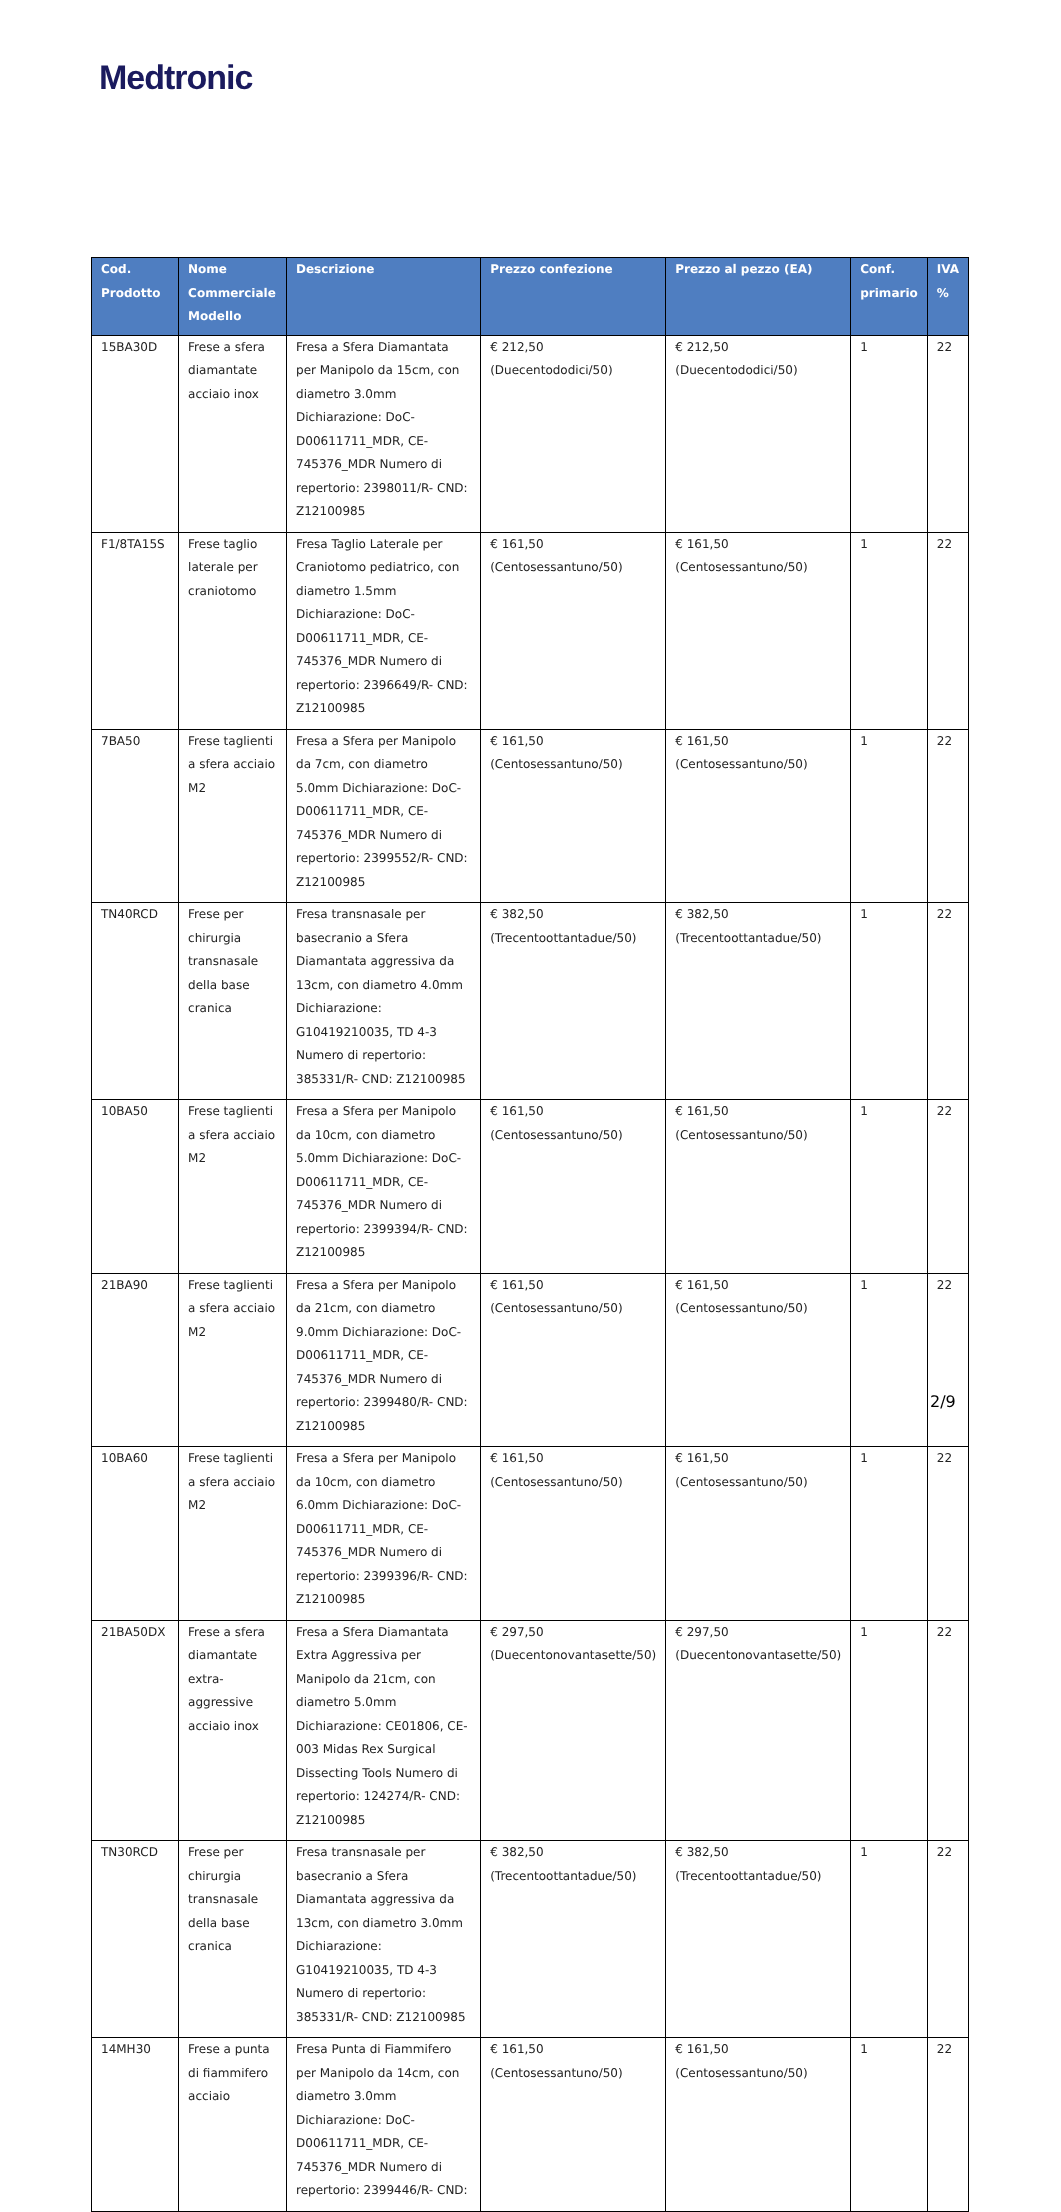Medtronic
| Cod. Prodotto | Nome Commerciale Modello | Descrizione | Prezzo confezione | Prezzo al pezzo (EA) | Conf. primario | IVA % |
| --- | --- | --- | --- | --- | --- | --- |
| 15BA30D | Frese a sfera diamantate acciaio inox | Fresa a Sfera Diamantata per Manipolo da 15cm, con diametro 3.0mm Dichiarazione: DoC-D00611711_MDR, CE-745376_MDR Numero di repertorio: 2398011/R- CND: Z12100985 | € 212,50 (Duecentododici/50) | € 212,50 (Duecentododici/50) | 1 | 22 |
| F1/8TA15S | Frese taglio laterale per craniotomo | Fresa Taglio Laterale per Craniotomo pediatrico, con diametro 1.5mm Dichiarazione: DoC-D00611711_MDR, CE-745376_MDR Numero di repertorio: 2396649/R- CND: Z12100985 | € 161,50 (Centosessantuno/50) | € 161,50 (Centosessantuno/50) | 1 | 22 |
| 7BA50 | Frese taglienti a sfera acciaio M2 | Fresa a Sfera per Manipolo da 7cm, con diametro 5.0mm Dichiarazione: DoC-D00611711_MDR, CE-745376_MDR Numero di repertorio: 2399552/R- CND: Z12100985 | € 161,50 (Centosessantuno/50) | € 161,50 (Centosessantuno/50) | 1 | 22 |
| TN40RCD | Frese per chirurgia transnasale della base cranica | Fresa transnasale per basecranio a Sfera Diamantata aggressiva da 13cm, con diametro 4.0mm Dichiarazione: G10419210035, TD 4-3 Numero di repertorio: 385331/R- CND: Z12100985 | € 382,50 (Trecentoottantadue/50) | € 382,50 (Trecentoottantadue/50) | 1 | 22 |
| 10BA50 | Frese taglienti a sfera acciaio M2 | Fresa a Sfera per Manipolo da 10cm, con diametro 5.0mm Dichiarazione: DoC-D00611711_MDR, CE-745376_MDR Numero di repertorio: 2399394/R- CND: Z12100985 | € 161,50 (Centosessantuno/50) | € 161,50 (Centosessantuno/50) | 1 | 22 |
| 21BA90 | Frese taglienti a sfera acciaio M2 | Fresa a Sfera per Manipolo da 21cm, con diametro 9.0mm Dichiarazione: DoC-D00611711_MDR, CE-745376_MDR Numero di repertorio: 2399480/R- CND: Z12100985 | € 161,50 (Centosessantuno/50) | € 161,50 (Centosessantuno/50) | 1 | 22 |
| 10BA60 | Frese taglienti a sfera acciaio M2 | Fresa a Sfera per Manipolo da 10cm, con diametro 6.0mm Dichiarazione: DoC-D00611711_MDR, CE-745376_MDR Numero di repertorio: 2399396/R- CND: Z12100985 | € 161,50 (Centosessantuno/50) | € 161,50 (Centosessantuno/50) | 1 | 22 |
| 21BA50DX | Frese a sfera diamantate extra-aggressive acciaio inox | Fresa a Sfera Diamantata Extra Aggressiva per Manipolo da 21cm, con diametro 5.0mm Dichiarazione: CE01806, CE-003 Midas Rex Surgical Dissecting Tools Numero di repertorio: 124274/R- CND: Z12100985 | € 297,50 (Duecentonovantasette/50) | € 297,50 (Duecentonovantasette/50) | 1 | 22 |
| TN30RCD | Frese per chirurgia transnasale della base cranica | Fresa transnasale per basecranio a Sfera Diamantata aggressiva da 13cm, con diametro 3.0mm Dichiarazione: G10419210035, TD 4-3 Numero di repertorio: 385331/R- CND: Z12100985 | € 382,50 (Trecentoottantadue/50) | € 382,50 (Trecentoottantadue/50) | 1 | 22 |
| 14MH30 | Frese a punta di fiammifero acciaio | Fresa Punta di Fiammifero per Manipolo da 14cm, con diametro 3.0mm Dichiarazione: DoC-D00611711_MDR, CE-745376_MDR Numero di repertorio: 2399446/R- CND: | € 161,50 (Centosessantuno/50) | € 161,50 (Centosessantuno/50) | 1 | 22 |
2/9